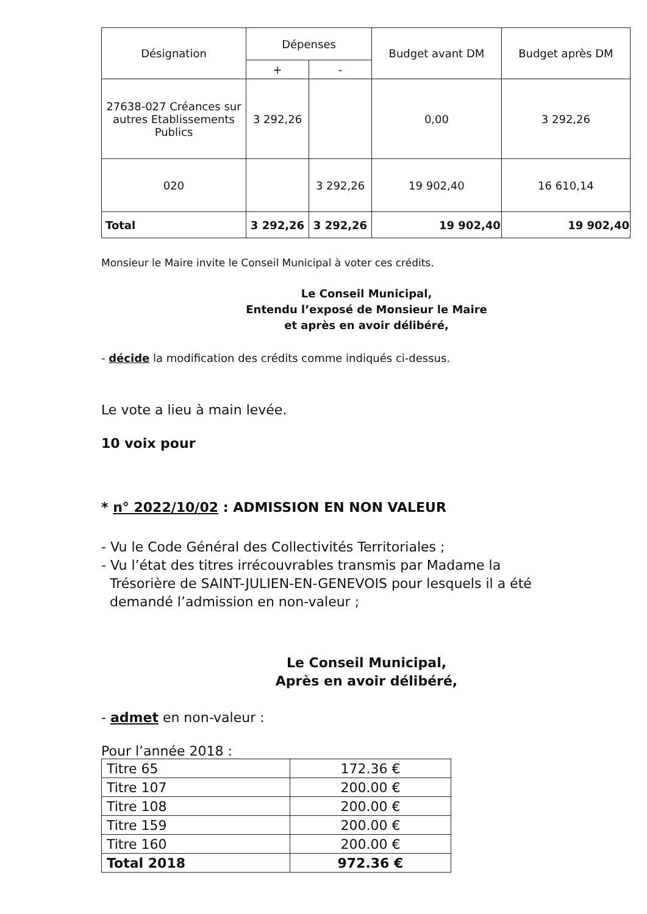| Désignation | Dépenses | | Budget avant DM | Budget après DM |
| --- | --- | --- | --- | --- |
| | + | - | | |
| 27638-027 Créances sur autres Etablissements Publics | 3 292,26 | | 0,00 | 3 292,26 |
| 020 | | 3 292,26 | 19 902,40 | 16 610,14 |
| Total | 3 292,26 | 3 292,26 | 19 902,40 | 19 902,40 |
Monsieur le Maire invite le Conseil Municipal à voter ces crédits.
Le Conseil Municipal,
Entendu l’exposé de Monsieur le Maire
et après en avoir délibéré,
- décide la modification des crédits comme indiqués ci-dessus.
Le vote a lieu à main levée.
10 voix pour
* n° 2022/10/02 : ADMISSION EN NON VALEUR
- Vu le Code Général des Collectivités Territoriales ;
- Vu l’état des titres irrécouvrables transmis par Madame la
Trésorière de SAINT-JULIEN-EN-GENEVOIS pour lesquels il a été
demandé l’admission en non-valeur ;
Le Conseil Municipal,
Après en avoir délibéré,
- admet en non-valeur :
Pour l’année 2018 :
| Titre 65 | 172.36 € |
| Titre 107 | 200.00 € |
| Titre 108 | 200.00 € |
| Titre 159 | 200.00 € |
| Titre 160 | 200.00 € |
| Total 2018 | 972.36 € |